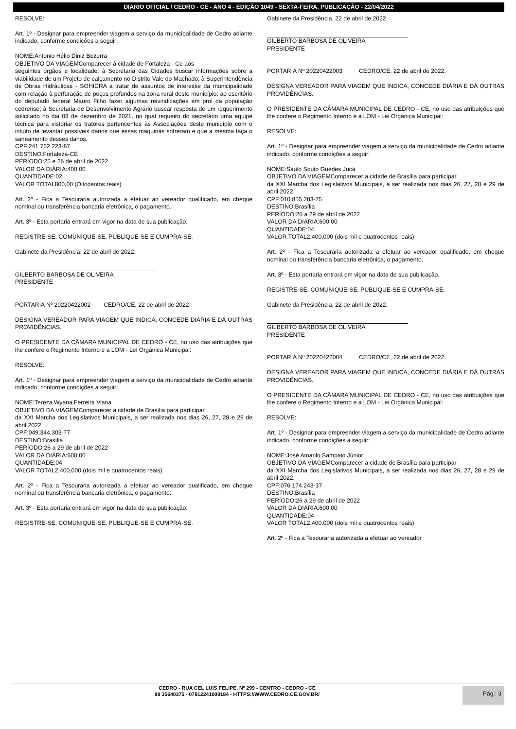DIARIO OFICIAL / CEDRO - CE - ANO 4 - EDIÇÃO 1049 - SEXTA-FEIRA, PUBLICAÇÃO - 22/04/2022
RESOLVE:
Art. 1º - Designar para empreender viagem a serviço da municipalidade de Cedro adiante indicado, conforme condições a seguir:
NOME:Antonio Hélio Diniz Bezerra
OBJETIVO DA VIAGEMComparecer à cidade de Fortaleza - Ce aos
seguintes órgãos e localidade: à Secretaria das Cidades buscar informações sobre a viabilidade de um Projeto de calçamento no Distrito Vale do Machado; à Superintendência de Obras Hidráulicas - SOHIDRA a tratar de assuntos de interesse da municipalidade com relação à perfuração de poços profundos na zona rural deste município; ao escritório do deputado federal Mauro Filho fazer algumas reivindicações em prol da população cedrense; à Secretaria de Desenvolvimento Agrário buscar resposta de um requerimento solicitado no dia 08 de dezembro de 2021, no qual requeiro do secretário uma equipe técnica para vistoriar os tratores pertencentes às Associações deste município com o intuito de levantar possíveis danos que essas máquinas sofreram e que a mesma faça o saneamento desses danos.
CPF:241.762.223-87
DESTINO:Fortaleza-CE
PERÍODO:25 e 26 de abril de 2022
VALOR DA DIÁRIA:400,00
QUANTIDADE:02
VALOR TOTAL800,00 (Oitocentos reais)
Art. 2º - Fica a Tesouraria autorizada a efetuar ao vereador qualificado, em cheque nominal ou transferência bancaria eletrônica, o pagamento.
Art. 3º - Esta portaria entrará em vigor na data de sua publicação.
REGISTRE-SE, COMUNIQUE-SE, PUBLIQUE-SE E CUMPRA-SE.
Gabinete da Presidência, 22 de abril de 2022.
GILBERTO BARBOSA DE OLIVEIRA
PRESIDENTE
PORTARIA Nº 20220422002 CEDRO/CE, 22 de abril de 2022.
DESIGNA VEREADOR PARA VIAGEM QUE INDICA, CONCEDE DIÁRIA E DÁ OUTRAS PROVIDÊNCIAS.
O PRESIDENTE DA CÂMARA MUNICIPAL DE CEDRO - CE, no uso das atribuições que lhe confere o Regimento Interno e a LOM - Lei Orgânica Municipal:
RESOLVE:
Art. 1º - Designar para empreender viagem a serviço da municipalidade de Cedro adiante indicado, conforme condições a seguir:
NOME:Tereza Wyana Ferreira Viana
OBJETIVO DA VIAGEMComparecer a cidade de Brasília para participar
da XXI Marcha dos Legislativos Municipais, a ser realizada nos dias 26, 27, 28 e 29 de abril 2022.
CPF:049.344.303-77
DESTINO:Brasília
PERÍODO:26 a 29 de abril de 2022
VALOR DA DIÁRIA:600,00
QUANTIDADE:04
VALOR TOTAL2.400,000 (dois mil e quatrocentos reais)
Art. 2º - Fica a Tesouraria autorizada a efetuar ao vereador qualificado, em cheque nominal ou transferência bancaria eletrônica, o pagamento.
Art. 3º - Esta portaria entrará em vigor na data de sua publicação.
REGISTRE-SE, COMUNIQUE-SE, PUBLIQUE-SE E CUMPRA-SE.
Gabinete da Presidência, 22 de abril de 2022.
GILBERTO BARBOSA DE OLIVEIRA
PRESIDENTE
PORTARIA Nº 20220422003 CEDRO/CE, 22 de abril de 2022.
DESIGNA VEREADOR PARA VIAGEM QUE INDICA, CONCEDE DIÁRIA E DÁ OUTRAS PROVIDÊNCIAS.
O PRESIDENTE DA CÂMARA MUNICIPAL DE CEDRO - CE, no uso das atribuições que lhe confere o Regimento Interno e a LOM - Lei Orgânica Municipal:
RESOLVE:
Art. 1º - Designar para empreender viagem a serviço da municipalidade de Cedro adiante indicado, conforme condições a seguir:
NOME:Saulo Souto Guedes Jucá
OBJETIVO DA VIAGEMComparecer a cidade de Brasília para participar
da XXI Marcha dos Legislativos Municipais, a ser realizada nos dias 26, 27, 28 e 29 de abril 2022.
CPF:010.855.283-75
DESTINO:Brasília
PERÍODO:26 a 29 de abril de 2022
VALOR DA DIÁRIA:600,00
QUANTIDADE:04
VALOR TOTAL2.400,000 (dois mil e quatrocentos reais)
Art. 2º - Fica a Tesouraria autorizada a efetuar ao vereador qualificado, em cheque nominal ou transferência bancaria eletrônica, o pagamento.
Art. 3º - Esta portaria entrará em vigor na data de sua publicação.
REGISTRE-SE, COMUNIQUE-SE, PUBLIQUE-SE E CUMPRA-SE.
Gabinete da Presidência, 22 de abril de 2022.
GILBERTO BARBOSA DE OLIVEIRA
PRESIDENTE
PORTARIA Nº 20220422004 CEDRO/CE, 22 de abril de 2022.
DESIGNA VEREADOR PARA VIAGEM QUE INDICA, CONCEDE DIÁRIA E DÁ OUTRAS PROVIDÊNCIAS.
O PRESIDENTE DA CÂMARA MUNICIPAL DE CEDRO - CE, no uso das atribuições que lhe confere o Regimento Interno e a LOM - Lei Orgânica Municipal:
RESOLVE:
Art. 1º - Designar para empreender viagem a serviço da municipalidade de Cedro adiante indicado, conforme condições a seguir:
NOME:José Amarilo Sampaio Júnior
OBJETIVO DA VIAGEMComparecer a cidade de Brasília para participar
da XXI Marcha dos Legislativos Municipais, a ser realizada nos dias 26, 27, 28 e 29 de abril 2022.
CPF:076.174.243-37
DESTINO:Brasília
PERÍODO:26 a 29 de abril de 2022
VALOR DA DIÁRIA:600,00
QUANTIDADE:04
VALOR TOTAL2.400,000 (dois mil e quatrocentos reais)
Art. 2º - Fica a Tesouraria autorizada a efetuar ao vereador
CEDRO - RUA CEL LUIS FELIPE, Nº 299 - CENTRO - CEDRO - CE
88 35640375 - 07812241000184 - HTTPS://WWW.CEDRO.CE.GOV.BR/
Pág.: 3